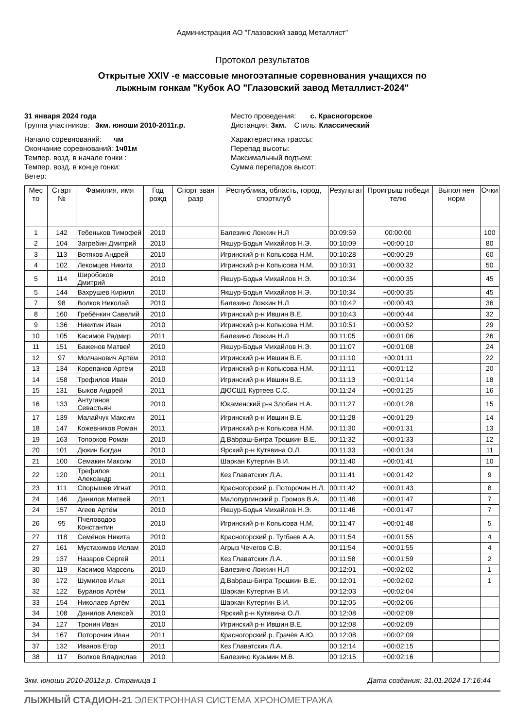Администрация АО "Глазовский завод Металлист"
Протокол результатов
Открытые XXIV -е массовые многоэтапные соревнования учащихся по
лыжным гонкам "Кубок АО "Глазовский завод Металлист-2024"
31 января 2024 года
Группа участников: 3км. юноши 2010-2011г.р.
Место проведения: с. Красногорское
Дистанция: 3км. Стиль: Классический
Начало соревнований: чм
Окончание соревнований: 1ч01м
Темпер. возд. в начале гонки :
Темпер. возд. в конце гонки:
Ветер:
Характеристика трассы:
Перепад высоты:
Максимальный подъем:
Сумма перепадов высот:
| Мес то | Старт № | Фамилия, имя | Год рожд | Спорт зван разр | Республика, область, город, спортклуб | Результат | Проигрыш победи телю | Выпол нен норм | Очки |
| --- | --- | --- | --- | --- | --- | --- | --- | --- | --- |
| 1 | 142 | Тебеньков Тимофей | 2010 | | Балезино Ложкин Н.Л | 00:09:59 | 00:00:00 | | 100 |
| 2 | 104 | Загребин Дмитрий | 2010 | | Якшур-Бодья Михайлов Н.Э. | 00:10:09 | +00:00:10 | | 80 |
| 3 | 113 | Вотяков Андрей | 2010 | | Игринский р-н Копысова Н.М. | 00:10:28 | +00:00:29 | | 60 |
| 4 | 102 | Лекомцев Никита | 2010 | | Игринский р-н Копысова Н.М. | 00:10:31 | +00:00:32 | | 50 |
| 5 | 114 | Широбоков Дмитрий | 2010 | | Якшур-Бодья Михайлов Н.Э. | 00:10:34 | +00:00:35 | | 45 |
| 5 | 144 | Вахрушев Кирилл | 2010 | | Якшур-Бодья Михайлов Н.Э. | 00:10:34 | +00:00:35 | | 45 |
| 7 | 98 | Волков Николай | 2010 | | Балезино Ложкин Н.Л | 00:10:42 | +00:00:43 | | 36 |
| 8 | 160 | Гребёнкин Савелий | 2010 | | Игринский р-н Ившин В.Е. | 00:10:43 | +00:00:44 | | 32 |
| 9 | 136 | Никитин Иван | 2010 | | Игринский р-н Копысова Н.М. | 00:10:51 | +00:00:52 | | 29 |
| 10 | 105 | Касимов Радмир | 2011 | | Балезино Ложкин Н.Л | 00:11:05 | +00:01:06 | | 26 |
| 11 | 151 | Баженов Матвей | 2010 | | Якшур-Бодья Михайлов Н.Э. | 00:11:07 | +00:01:08 | | 24 |
| 12 | 97 | Молчанович Артём | 2010 | | Игринский р-н Ившин В.Е. | 00:11:10 | +00:01:11 | | 22 |
| 13 | 134 | Корепанов Артём | 2010 | | Игринский р-н Копысова Н.М. | 00:11:11 | +00:01:12 | | 20 |
| 14 | 158 | Трефилов Иван | 2010 | | Игринский р-н Ившин В.Е. | 00:11:13 | +00:01:14 | | 18 |
| 15 | 131 | Быков Андрей | 2011 | | ДЮСШ1 Куртеев С.С. | 00:11:24 | +00:01:25 | | 16 |
| 16 | 133 | Антуганов Севастьян | 2010 | | Юкаменский р-н Злобин Н.А. | 00:11:27 | +00:01:28 | | 15 |
| 17 | 139 | Малайчук Максим | 2011 | | Игринский р-н Ившин В.Е. | 00:11:28 | +00:01:29 | | 14 |
| 18 | 147 | Кожевников Роман | 2011 | | Игринский р-н Копысова Н.М. | 00:11:30 | +00:01:31 | | 13 |
| 19 | 163 | Топорков Роман | 2010 | | Д.Babраш-Бигра Трошкин В.Е. | 00:11:32 | +00:01:33 | | 12 |
| 20 | 101 | Дюкин Богдан | 2010 | | Ярский р-н Кутявина О.Л. | 00:11:33 | +00:01:34 | | 11 |
| 21 | 100 | Семакин Максим | 2010 | | Шаркан Кутергин В.И. | 00:11:40 | +00:01:41 | | 10 |
| 22 | 120 | Трефилов Александр | 2011 | | Кез Главатских Л.А. | 00:11:41 | +00:01:42 | | 9 |
| 23 | 111 | Спорышев Игнат | 2010 | | Красногорский р. Поторочин Н.Л. | 00:11:42 | +00:01:43 | | 8 |
| 24 | 146 | Данилов Матвей | 2011 | | Малопургинский р. Громов В.А. | 00:11:46 | +00:01:47 | | 7 |
| 24 | 157 | Агеев Артём | 2010 | | Якшур-Бодья Михайлов Н.Э. | 00:11:46 | +00:01:47 | | 7 |
| 26 | 95 | Пчеловодов Константин | 2010 | | Игринский р-н Копысова Н.М. | 00:11:47 | +00:01:48 | | 5 |
| 27 | 118 | Семёнов Никита | 2010 | | Красногорский р. Тугбаев А.А. | 00:11:54 | +00:01:55 | | 4 |
| 27 | 161 | Мустахимов Ислам | 2010 | | Агрыз Чечегов С.В. | 00:11:54 | +00:01:55 | | 4 |
| 29 | 137 | Назаров Сергей | 2011 | | Кез Главатских Л.А. | 00:11:58 | +00:01:59 | | 2 |
| 30 | 119 | Касимов Марсель | 2010 | | Балезино Ложкин Н.Л | 00:12:01 | +00:02:02 | | 1 |
| 30 | 172 | Шумилов Илья | 2011 | | Д.Babраш-Бигра Трошкин В.Е. | 00:12:01 | +00:02:02 | | 1 |
| 32 | 122 | Буранов Артём | 2011 | | Шаркан Кутергин В.И. | 00:12:03 | +00:02:04 | | |
| 33 | 154 | Николаев Артём | 2011 | | Шаркан Кутергин В.И. | 00:12:05 | +00:02:06 | | |
| 34 | 108 | Данилов Алексей | 2010 | | Ярский р-н Кутявина О.Л. | 00:12:08 | +00:02:09 | | |
| 34 | 127 | Тронин Иван | 2010 | | Игринский р-н Ившин В.Е. | 00:12:08 | +00:02:09 | | |
| 34 | 167 | Поторочин Иван | 2011 | | Красногорский р. Грачёв А.Ю. | 00:12:08 | +00:02:09 | | |
| 37 | 132 | Иванов Егор | 2011 | | Кез Главатских Л.А. | 00:12:14 | +00:02:15 | | |
| 38 | 117 | Волков Владислав | 2010 | | Балезино Кузьмин М.В. | 00:12:15 | +00:02:16 | | |
3км. юноши 2010-2011г.р. Страница 1 Дата создания: 31.01.2024 17:16:44
ЛЫЖНЫЙ СТАДИОН-21 ЭЛЕКТРОННАЯ СИСТЕМА ХРОНОМЕТРАЖА